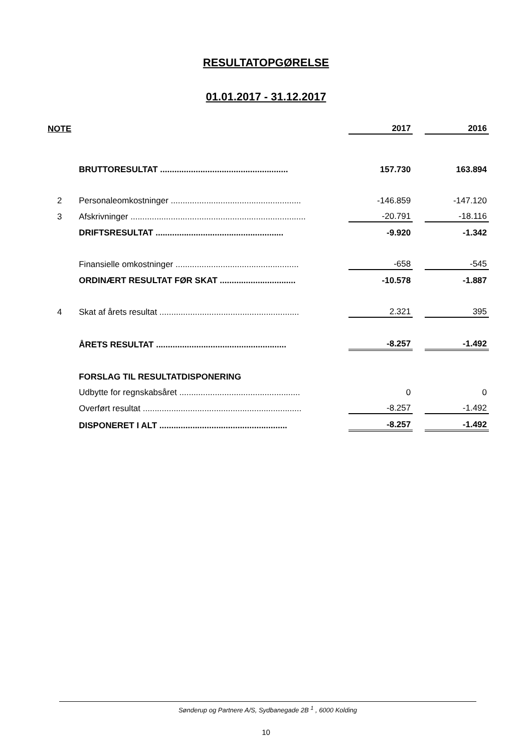RESULTATOPGØRELSE
01.01.2017 - 31.12.2017
| NOTE | | 2017 | | 2016 |
| | BRUTTORESULTAT ...................................................... | 157.730 | | 163.894 |
| 2 | Personaleomkostninger ....................................................... | -146.859 | | -147.120 |
| 3 | Afskrivninger .......................................................................... | -20.791 | | -18.116 |
| | DRIFTSRESULTAT ...................................................... | -9.920 | | -1.342 |
| | Finansielle omkostninger .................................................... | -658 | | -545 |
| | ORDINÆRT RESULTAT FØR SKAT ................................ | -10.578 | | -1.887 |
| 4 | Skat af årets resultat ........................................................... | 2.321 | | 395 |
| | ÅRETS RESULTAT ....................................................... | -8.257 | | -1.492 |
| | FORSLAG TIL RESULTATDISPONERING | | | |
| | Udbytte for regnskabsåret ................................................... | 0 | | 0 |
| | Overført resultat ................................................................... | -8.257 | | -1.492 |
| | DISPONERET I ALT ...................................................... | -8.257 | | -1.492 |
Sønderup og Partnere A/S, Sydbanegade 2B <sup>1</sup> , 6000 Kolding
10